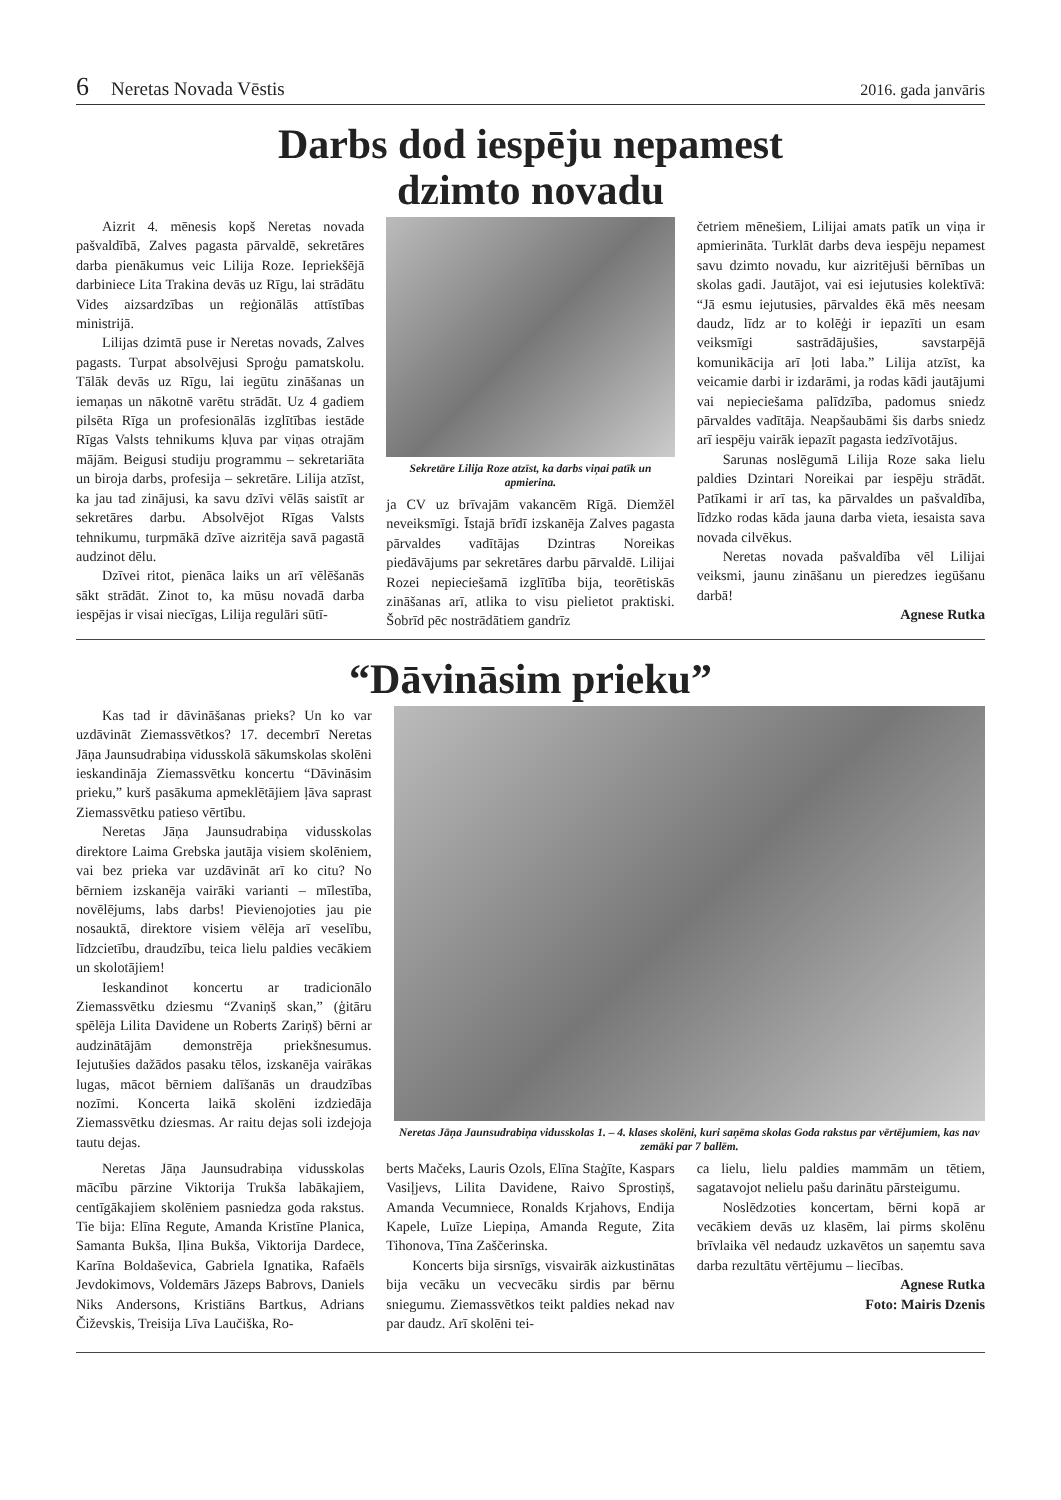6 Neretas Novada Vēstis 2016. gada janvāris
Darbs dod iespēju nepamest
dzimto novadu
Aizrit 4. mēnesis kopš Neretas novada pašvaldībā, Zalves pagasta pārvaldē, sekretāres darba pienākumus veic Lilija Roze. Iepriekšējā darbiniece Lita Trakina devās uz Rīgu, lai strādātu Vides aizsardzības un reģionālās attīstības ministrijā.
Lilijas dzimtā puse ir Neretas novads, Zalves pagasts. Turpat absolvējusi Sproģu pamatskolu. Tālāk devās uz Rīgu, lai iegūtu zināšanas un iemaņas un nākotnē varētu strādāt. Uz 4 gadiem pilsēta Rīga un profesionālās izglītības iestāde Rīgas Valsts tehnikums kļuva par viņas otrajām mājām. Beigusi studiju programmu – sekretariāta un biroja darbs, profesija – sekretāre. Lilija atzīst, ka jau tad zinājusi, ka savu dzīvi vēlās saistīt ar sekretāres darbu. Absolvējot Rīgas Valsts tehnikumu, turpmākā dzīve aizritēja savā pagastā audzinot dēlu.
Dzīvei ritot, pienāca laiks un arī vēlēšanās sākt strādāt. Zinot to, ka mūsu novadā darba iespējas ir visai niecīgas, Lilija regulāri sūtī-
Sekretāre Lilija Roze atzīst, ka darbs viņai patīk un apmierina.
ja CV uz brīvajām vakancēm Rīgā. Diemžēl neveiksmīgi. Īstajā brīdī izskanēja Zalves pagasta pārvaldes vadītājas Dzintras Noreikas piedāvājums par sekretāres darbu pārvaldē. Lilijai Rozei nepieciešamā izglītība bija, teorētiskās zināšanas arī, atlika to visu pielietot praktiski. Šobrīd pēc nostrādātiem gandrīz
četriem mēnešiem, Lilijai amats patīk un viņa ir apmierināta. Turklāt darbs deva iespēju nepamest savu dzimto novadu, kur aizritējuši bērnības un skolas gadi. Jautājot, vai esi iejutusies kolektīvā: “Jā esmu iejutusies, pārvaldes ēkā mēs neesam daudz, līdz ar to kolēģi ir iepazīti un esam veiksmīgi sastrādājušies, savstarpējā komunikācija arī ļoti laba.” Lilija atzīst, ka veicamie darbi ir izdarāmi, ja rodas kādi jautājumi vai nepieciešama palīdzība, padomus sniedz pārvaldes vadītāja. Neapšaubāmi šis darbs sniedz arī iespēju vairāk iepazīt pagasta iedzīvotājus.
Sarunas noslēgumā Lilija Roze saka lielu paldies Dzintari Noreikai par iespēju strādāt. Patīkami ir arī tas, ka pārvaldes un pašvaldība, līdzko rodas kāda jauna darba vieta, iesaista sava novada cilvēkus.
Neretas novada pašvaldība vēl Lilijai veiksmi, jaunu zināšanu un pieredzes iegūšanu darbā!
Agnese Rutka
“Dāvināsim prieku”
Kas tad ir dāvināšanas prieks? Un ko var uzdāvināt Ziemassvētkos? 17. decembrī Neretas Jāņa Jaunsudrabiņa vidusskolā sākumskolas skolēni ieskandināja Ziemassvētku koncertu “Dāvināsim prieku,” kurš pasākuma apmeklētājiem ļāva saprast Ziemassvētku patieso vērtību.
Neretas Jāņa Jaunsudrabiņa vidusskolas direktore Laima Grebska jautāja visiem skolēniem, vai bez prieka var uzdāvināt arī ko citu? No bērniem izskanēja vairāki varianti – mīlestība, novēlējums, labs darbs! Pievienojoties jau pie nosauktā, direktore visiem vēlēja arī veselību, līdzcietību, draudzību, teica lielu paldies vecākiem un skolotājiem!
Ieskandinot koncertu ar tradicionālo Ziemassvētku dziesmu “Zvaniņš skan,” (ģitāru spēlēja Lilita Davidene un Roberts Zariņš) bērni ar audzinātājām demonstrēja priekšnesumus. Iejutušies dažādos pasaku tēlos, izskanēja vairākas lugas, mācot bērniem dalīšanās un draudzības nozīmi. Koncerta laikā skolēni izdziedāja Ziemassvētku dziesmas. Ar raitu dejas soli izdejoja tautu dejas.
Neretas Jāņa Jaunsudrabiņa vidusskolas 1. – 4. klases skolēni, kuri saņēma skolas Goda rakstus par vērtējumiem, kas nav zemāki par 7 ballēm.
Neretas Jāņa Jaunsudrabiņa vidusskolas mācību pārzine Viktorija Trukša labākajiem, centīgākajiem skolēniem pasniedza goda rakstus. Tie bija: Elīna Regute, Amanda Kristīne Planica, Samanta Bukša, Iļina Bukša, Viktorija Dardece, Karīna Boldaševica, Gabriela Ignatika, Rafaēls Jevdokimovs, Voldemārs Jāzeps Babrovs, Daniels Niks Andersons, Kristiāns Bartkus, Adrians Čiževskis, Treisija Līva Laučiška, Ro-
berts Mačeks, Lauris Ozols, Elīna Staģīte, Kaspars Vasiļjevs, Lilita Davidene, Raivo Sprostiņš, Amanda Vecumniece, Ronalds Krjahovs, Endija Kapele, Luīze Liepiņa, Amanda Regute, Zita Tihonova, Tīna Zaščerinska.
Koncerts bija sirsnīgs, visvairāk aizkustinātas bija vecāku un vecvecāku sirdis par bērnu sniegumu. Ziemassvētkos teikt paldies nekad nav par daudz. Arī skolēni tei-
ca lielu, lielu paldies mammām un tētiem, sagatavojot nelielu pašu darinātu pārsteigumu.
Noslēdzoties koncertam, bērni kopā ar vecākiem devās uz klasēm, lai pirms skolēnu brīvlaika vēl nedaudz uzkavētos un saņemtu sava darba rezultātu vērtējumu – liecības.
Agnese Rutka
Foto: Mairis Dzenis